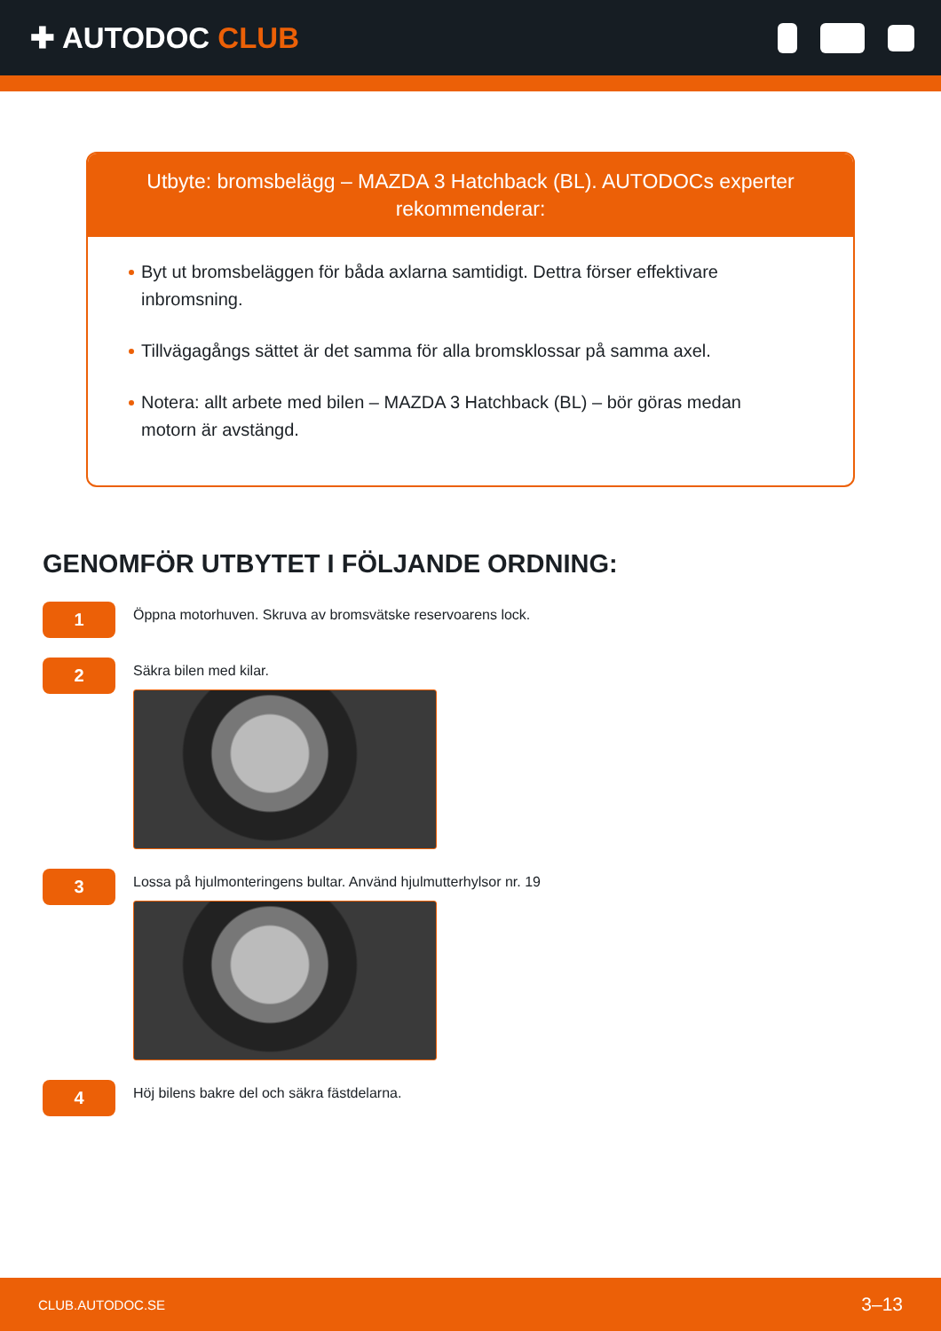✚ AUTODOC CLUB
Utbyte: bromsbelägg – MAZDA 3 Hatchback (BL). AUTODOCs experter rekommenderar:
Byt ut bromsbeläggen för båda axlarna samtidigt. Dettra förser effektivare inbromsning.
Tillvägagångs sättet är det samma för alla bromsklossar på samma axel.
Notera: allt arbete med bilen – MAZDA 3 Hatchback (BL) – bör göras medan motorn är avstängd.
GENOMFÖR UTBYTET I FÖLJANDE ORDNING:
1
Öppna motorhuven. Skruva av bromsvätske reservoarens lock.
2
Säkra bilen med kilar.
3
Lossa på hjulmonteringens bultar. Använd hjulmutterhylsor nr. 19
4
Höj bilens bakre del och säkra fästdelarna.
CLUB.AUTODOC.SE 3–13